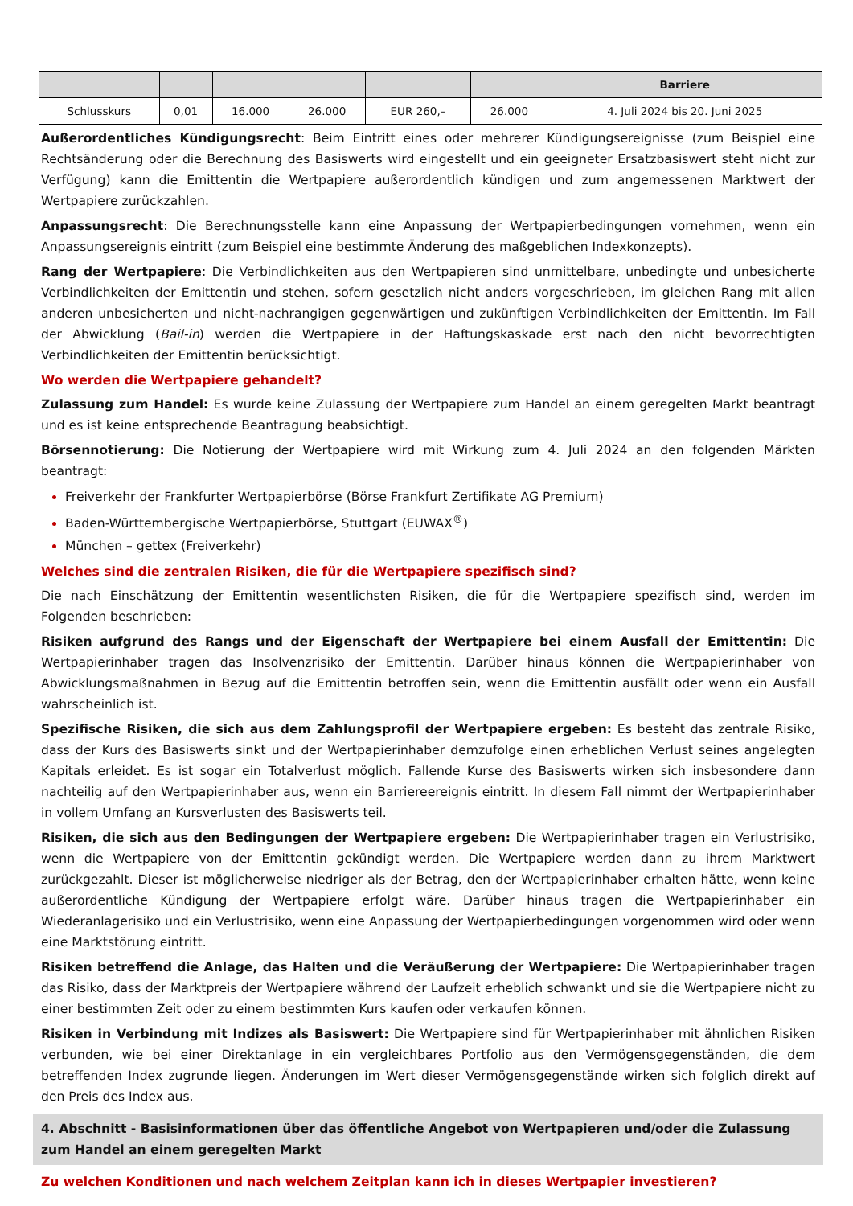| | | | | | | Barriere |
| --- | --- | --- | --- | --- | --- | --- |
| Schlusskurs | 0,01 | 16.000 | 26.000 | EUR 260,– | 26.000 | 4. Juli 2024 bis 20. Juni 2025 |
Außerordentliches Kündigungsrecht: Beim Eintritt eines oder mehrerer Kündigungsereignisse (zum Beispiel eine Rechtsänderung oder die Berechnung des Basiswerts wird eingestellt und ein geeigneter Ersatzbasiswert steht nicht zur Verfügung) kann die Emittentin die Wertpapiere außerordentlich kündigen und zum angemessenen Marktwert der Wertpapiere zurückzahlen.
Anpassungsrecht: Die Berechnungsstelle kann eine Anpassung der Wertpapierbedingungen vornehmen, wenn ein Anpassungsereignis eintritt (zum Beispiel eine bestimmte Änderung des maßgeblichen Indexkonzepts).
Rang der Wertpapiere: Die Verbindlichkeiten aus den Wertpapieren sind unmittelbare, unbedingte und unbesicherte Verbindlichkeiten der Emittentin und stehen, sofern gesetzlich nicht anders vorgeschrieben, im gleichen Rang mit allen anderen unbesicherten und nicht-nachrangigen gegenwärtigen und zukünftigen Verbindlichkeiten der Emittentin. Im Fall der Abwicklung (Bail-in) werden die Wertpapiere in der Haftungskaskade erst nach den nicht bevorrechtigten Verbindlichkeiten der Emittentin berücksichtigt.
Wo werden die Wertpapiere gehandelt?
Zulassung zum Handel: Es wurde keine Zulassung der Wertpapiere zum Handel an einem geregelten Markt beantragt und es ist keine entsprechende Beantragung beabsichtigt.
Börsennotierung: Die Notierung der Wertpapiere wird mit Wirkung zum 4. Juli 2024 an den folgenden Märkten beantragt:
Freiverkehr der Frankfurter Wertpapierbörse (Börse Frankfurt Zertifikate AG Premium)
Baden-Württembergische Wertpapierbörse, Stuttgart (EUWAX<sup>®</sup>)
München – gettex (Freiverkehr)
Welches sind die zentralen Risiken, die für die Wertpapiere spezifisch sind?
Die nach Einschätzung der Emittentin wesentlichsten Risiken, die für die Wertpapiere spezifisch sind, werden im Folgenden beschrieben:
Risiken aufgrund des Rangs und der Eigenschaft der Wertpapiere bei einem Ausfall der Emittentin: Die Wertpapierinhaber tragen das Insolvenzrisiko der Emittentin. Darüber hinaus können die Wertpapierinhaber von Abwicklungsmaßnahmen in Bezug auf die Emittentin betroffen sein, wenn die Emittentin ausfällt oder wenn ein Ausfall wahrscheinlich ist.
Spezifische Risiken, die sich aus dem Zahlungsprofil der Wertpapiere ergeben: Es besteht das zentrale Risiko, dass der Kurs des Basiswerts sinkt und der Wertpapierinhaber demzufolge einen erheblichen Verlust seines angelegten Kapitals erleidet. Es ist sogar ein Totalverlust möglich. Fallende Kurse des Basiswerts wirken sich insbesondere dann nachteilig auf den Wertpapierinhaber aus, wenn ein Barriereereignis eintritt. In diesem Fall nimmt der Wertpapierinhaber in vollem Umfang an Kursverlusten des Basiswerts teil.
Risiken, die sich aus den Bedingungen der Wertpapiere ergeben: Die Wertpapierinhaber tragen ein Verlustrisiko, wenn die Wertpapiere von der Emittentin gekündigt werden. Die Wertpapiere werden dann zu ihrem Marktwert zurückgezahlt. Dieser ist möglicherweise niedriger als der Betrag, den der Wertpapierinhaber erhalten hätte, wenn keine außerordentliche Kündigung der Wertpapiere erfolgt wäre. Darüber hinaus tragen die Wertpapierinhaber ein Wiederanlagerisiko und ein Verlustrisiko, wenn eine Anpassung der Wertpapierbedingungen vorgenommen wird oder wenn eine Marktstörung eintritt.
Risiken betreffend die Anlage, das Halten und die Veräußerung der Wertpapiere: Die Wertpapierinhaber tragen das Risiko, dass der Marktpreis der Wertpapiere während der Laufzeit erheblich schwankt und sie die Wertpapiere nicht zu einer bestimmten Zeit oder zu einem bestimmten Kurs kaufen oder verkaufen können.
Risiken in Verbindung mit Indizes als Basiswert: Die Wertpapiere sind für Wertpapierinhaber mit ähnlichen Risiken verbunden, wie bei einer Direktanlage in ein vergleichbares Portfolio aus den Vermögensgegenständen, die dem betreffenden Index zugrunde liegen. Änderungen im Wert dieser Vermögensgegenstände wirken sich folglich direkt auf den Preis des Index aus.
4. Abschnitt - Basisinformationen über das öffentliche Angebot von Wertpapieren und/oder die Zulassung zum Handel an einem geregelten Markt
Zu welchen Konditionen und nach welchem Zeitplan kann ich in dieses Wertpapier investieren?